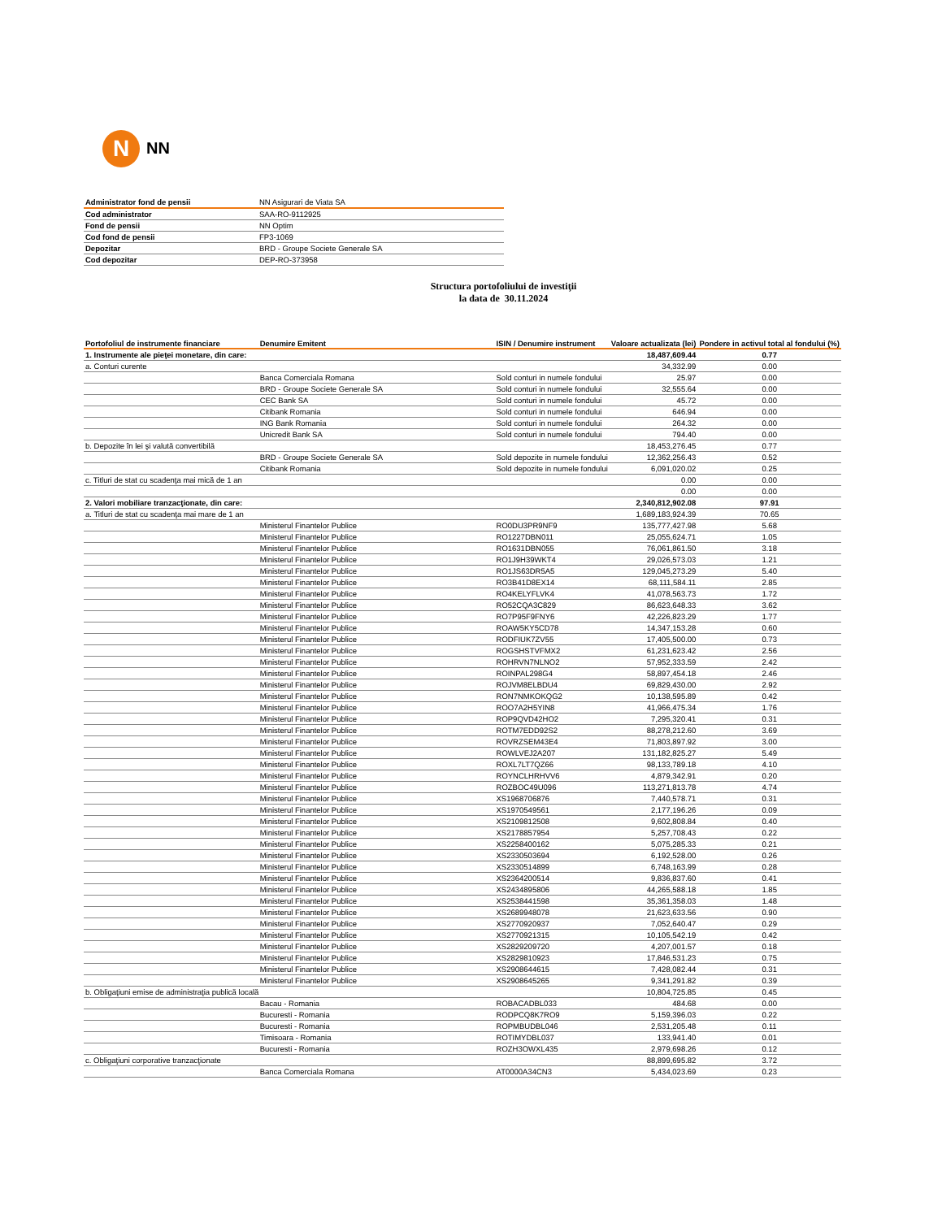N
NN
| Administrator fond de pensii | NN Asigurari de Viata SA |
| Cod administrator | SAA-RO-9112925 |
| Fond de pensii | NN Optim |
| Cod fond de pensii | FP3-1069 |
| Depozitar | BRD - Groupe Societe Generale SA |
| Cod depozitar | DEP-RO-373958 |
Structura portofoliului de investiţii
la data de 30.11.2024
| Portofoliul de instrumente financiare | Denumire Emitent | ISIN / Denumire instrument | Valoare actualizata (lei) | Pondere in activul total al fondului (%) |
| --- | --- | --- | --- | --- |
| 1. Instrumente ale pieţei monetare, din care: | | | 18,487,609.44 | 0.77 |
| a. Conturi curente | | | 34,332.99 | 0.00 |
| | Banca Comerciala Romana | Sold conturi in numele fondului | 25.97 | 0.00 |
| | BRD - Groupe Societe Generale SA | Sold conturi in numele fondului | 32,555.64 | 0.00 |
| | CEC Bank SA | Sold conturi in numele fondului | 45.72 | 0.00 |
| | Citibank Romania | Sold conturi in numele fondului | 646.94 | 0.00 |
| | ING Bank Romania | Sold conturi in numele fondului | 264.32 | 0.00 |
| | Unicredit Bank SA | Sold conturi in numele fondului | 794.40 | 0.00 |
| b. Depozite în lei şi valută convertibilă | | | 18,453,276.45 | 0.77 |
| | BRD - Groupe Societe Generale SA | Sold depozite in numele fondului | 12,362,256.43 | 0.52 |
| | Citibank Romania | Sold depozite in numele fondului | 6,091,020.02 | 0.25 |
| c. Titluri de stat cu scadenţa mai mică de 1 an | | | 0.00 | 0.00 |
| | | | 0.00 | 0.00 |
| 2. Valori mobiliare tranzacţionate, din care: | | | 2,340,812,902.08 | 97.91 |
| a. Titluri de stat cu scadenţa mai mare de 1 an | | | 1,689,183,924.39 | 70.65 |
| | Ministerul Finantelor Publice | RO0DU3PR9NF9 | 135,777,427.98 | 5.68 |
| | Ministerul Finantelor Publice | RO1227DBN011 | 25,055,624.71 | 1.05 |
| | Ministerul Finantelor Publice | RO1631DBN055 | 76,061,861.50 | 3.18 |
| | Ministerul Finantelor Publice | RO1J9H39WKT4 | 29,026,573.03 | 1.21 |
| | Ministerul Finantelor Publice | RO1JS63DR5A5 | 129,045,273.29 | 5.40 |
| | Ministerul Finantelor Publice | RO3B41D8EX14 | 68,111,584.11 | 2.85 |
| | Ministerul Finantelor Publice | RO4KELYFLVK4 | 41,078,563.73 | 1.72 |
| | Ministerul Finantelor Publice | RO52CQA3C829 | 86,623,648.33 | 3.62 |
| | Ministerul Finantelor Publice | RO7P95F9FNY6 | 42,226,823.29 | 1.77 |
| | Ministerul Finantelor Publice | ROAW5KY5CD78 | 14,347,153.28 | 0.60 |
| | Ministerul Finantelor Publice | RODFIUK7ZV55 | 17,405,500.00 | 0.73 |
| | Ministerul Finantelor Publice | ROGSHSTVFMX2 | 61,231,623.42 | 2.56 |
| | Ministerul Finantelor Publice | ROHRVN7NLNO2 | 57,952,333.59 | 2.42 |
| | Ministerul Finantelor Publice | ROINPAL298G4 | 58,897,454.18 | 2.46 |
| | Ministerul Finantelor Publice | ROJVM8ELBDU4 | 69,829,430.00 | 2.92 |
| | Ministerul Finantelor Publice | RON7NMKOKQG2 | 10,138,595.89 | 0.42 |
| | Ministerul Finantelor Publice | ROO7A2H5YIN8 | 41,966,475.34 | 1.76 |
| | Ministerul Finantelor Publice | ROP9QVD42HO2 | 7,295,320.41 | 0.31 |
| | Ministerul Finantelor Publice | ROTM7EDD92S2 | 88,278,212.60 | 3.69 |
| | Ministerul Finantelor Publice | ROVRZSEM43E4 | 71,803,897.92 | 3.00 |
| | Ministerul Finantelor Publice | ROWLVEJ2A207 | 131,182,825.27 | 5.49 |
| | Ministerul Finantelor Publice | ROXL7LT7QZ66 | 98,133,789.18 | 4.10 |
| | Ministerul Finantelor Publice | ROYNCLHRHVV6 | 4,879,342.91 | 0.20 |
| | Ministerul Finantelor Publice | ROZBOC49U096 | 113,271,813.78 | 4.74 |
| | Ministerul Finantelor Publice | XS1968706876 | 7,440,578.71 | 0.31 |
| | Ministerul Finantelor Publice | XS1970549561 | 2,177,196.26 | 0.09 |
| | Ministerul Finantelor Publice | XS2109812508 | 9,602,808.84 | 0.40 |
| | Ministerul Finantelor Publice | XS2178857954 | 5,257,708.43 | 0.22 |
| | Ministerul Finantelor Publice | XS2258400162 | 5,075,285.33 | 0.21 |
| | Ministerul Finantelor Publice | XS2330503694 | 6,192,528.00 | 0.26 |
| | Ministerul Finantelor Publice | XS2330514899 | 6,748,163.99 | 0.28 |
| | Ministerul Finantelor Publice | XS2364200514 | 9,836,837.60 | 0.41 |
| | Ministerul Finantelor Publice | XS2434895806 | 44,265,588.18 | 1.85 |
| | Ministerul Finantelor Publice | XS2538441598 | 35,361,358.03 | 1.48 |
| | Ministerul Finantelor Publice | XS2689948078 | 21,623,633.56 | 0.90 |
| | Ministerul Finantelor Publice | XS2770920937 | 7,052,640.47 | 0.29 |
| | Ministerul Finantelor Publice | XS2770921315 | 10,105,542.19 | 0.42 |
| | Ministerul Finantelor Publice | XS2829209720 | 4,207,001.57 | 0.18 |
| | Ministerul Finantelor Publice | XS2829810923 | 17,846,531.23 | 0.75 |
| | Ministerul Finantelor Publice | XS2908644615 | 7,428,082.44 | 0.31 |
| | Ministerul Finantelor Publice | XS2908645265 | 9,341,291.82 | 0.39 |
| b. Obligaţiuni emise de administraţia publică locală | | | 10,804,725.85 | 0.45 |
| | Bacau - Romania | ROBACADBL033 | 484.68 | 0.00 |
| | Bucuresti - Romania | RODPCQ8K7RO9 | 5,159,396.03 | 0.22 |
| | Bucuresti - Romania | ROPMBUDBL046 | 2,531,205.48 | 0.11 |
| | Timisoara - Romania | ROTIMYDBL037 | 133,941.40 | 0.01 |
| | Bucuresti - Romania | ROZH3OWXL435 | 2,979,698.26 | 0.12 |
| c. Obligaţiuni corporative tranzacţionate | | | 88,899,695.82 | 3.72 |
| | Banca Comerciala Romana | AT0000A34CN3 | 5,434,023.69 | 0.23 |